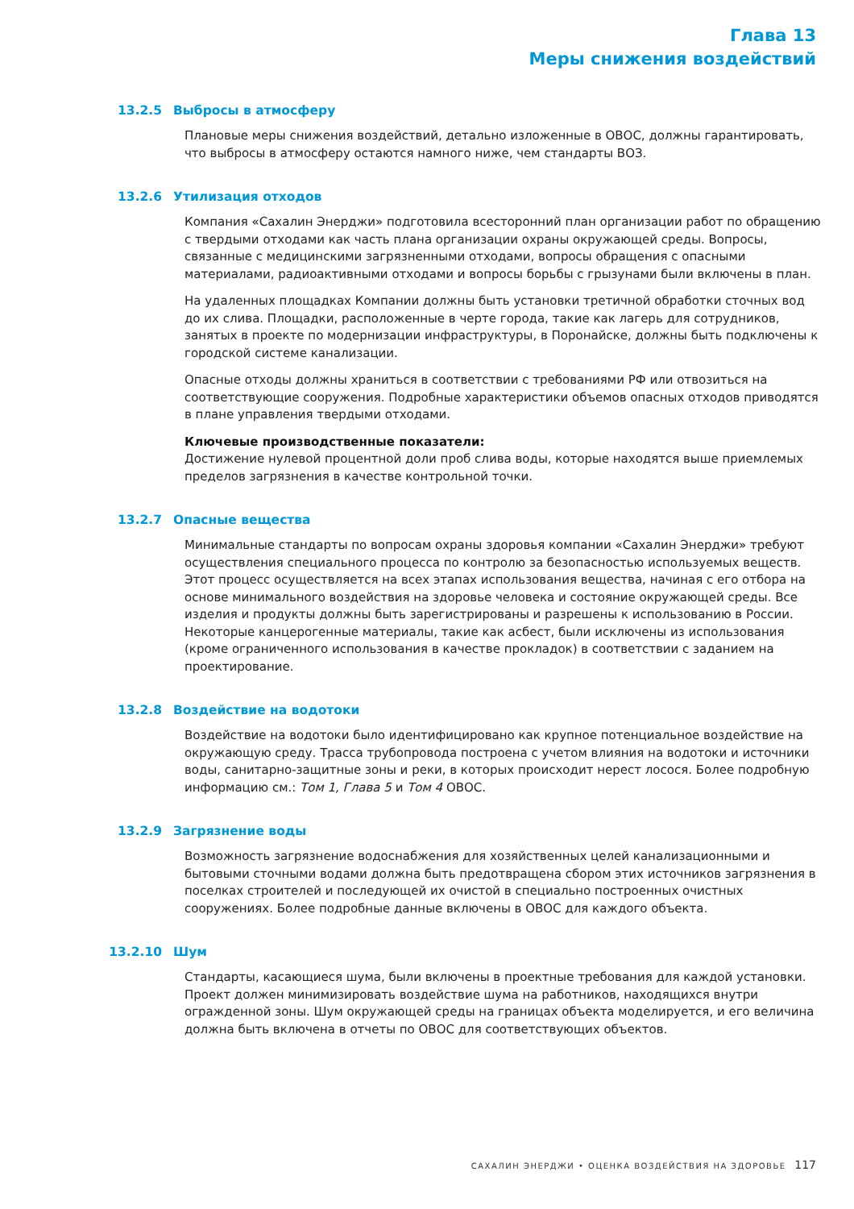Глава 13
Меры снижения воздействий
13.2.5 Выбросы в атмосферу
Плановые меры снижения воздействий, детально изложенные в ОВОС, должны гарантировать, что выбросы в атмосферу остаются намного ниже, чем стандарты ВОЗ.
13.2.6 Утилизация отходов
Компания «Сахалин Энерджи» подготовила всесторонний план организации работ по обращению с твердыми отходами как часть плана организации охраны окружающей среды. Вопросы, связанные с медицинскими загрязненными отходами, вопросы обращения с опасными материалами, радиоактивными отходами и вопросы борьбы с грызунами были включены в план.
На удаленных площадках Компании должны быть установки третичной обработки сточных вод до их слива. Площадки, расположенные в черте города, такие как лагерь для сотрудников, занятых в проекте по модернизации инфраструктуры, в Поронайске, должны быть подключены к городской системе канализации.
Опасные отходы должны храниться в соответствии с требованиями РФ или отвозиться на соответствующие сооружения. Подробные характеристики объемов опасных отходов приводятся в плане управления твердыми отходами.
Ключевые производственные показатели:
Достижение нулевой процентной доли проб слива воды, которые находятся выше приемлемых пределов загрязнения в качестве контрольной точки.
13.2.7 Опасные вещества
Минимальные стандарты по вопросам охраны здоровья компании «Сахалин Энерджи» требуют осуществления специального процесса по контролю за безопасностью используемых веществ. Этот процесс осуществляется на всех этапах использования вещества, начиная с его отбора на основе минимального воздействия на здоровье человека и состояние окружающей среды. Все изделия и продукты должны быть зарегистрированы и разрешены к использованию в России. Некоторые канцерогенные материалы, такие как асбест, были исключены из использования (кроме ограниченного использования в качестве прокладок) в соответствии с заданием на проектирование.
13.2.8 Воздействие на водотоки
Воздействие на водотоки было идентифицировано как крупное потенциальное воздействие на окружающую среду. Трасса трубопровода построена с учетом влияния на водотоки и источники воды, санитарно-защитные зоны и реки, в которых происходит нерест лосося. Более подробную информацию см.: Том 1, Глава 5 и Том 4 ОВОС.
13.2.9 Загрязнение воды
Возможность загрязнение водоснабжения для хозяйственных целей канализационными и бытовыми сточными водами должна быть предотвращена сбором этих источников загрязнения в поселках строителей и последующей их очистой в специально построенных очистных сооружениях. Более подробные данные включены в ОВОС для каждого объекта.
13.2.10 Шум
Стандарты, касающиеся шума, были включены в проектные требования для каждой установки. Проект должен минимизировать воздействие шума на работников, находящихся внутри огражденной зоны. Шум окружающей среды на границах объекта моделируется, и его величина должна быть включена в отчеты по ОВОС для соответствующих объектов.
САХАЛИН ЭНЕРДЖИ • ОЦЕНКА ВОЗДЕЙСТВИЯ НА ЗДОРОВЬЕ 117